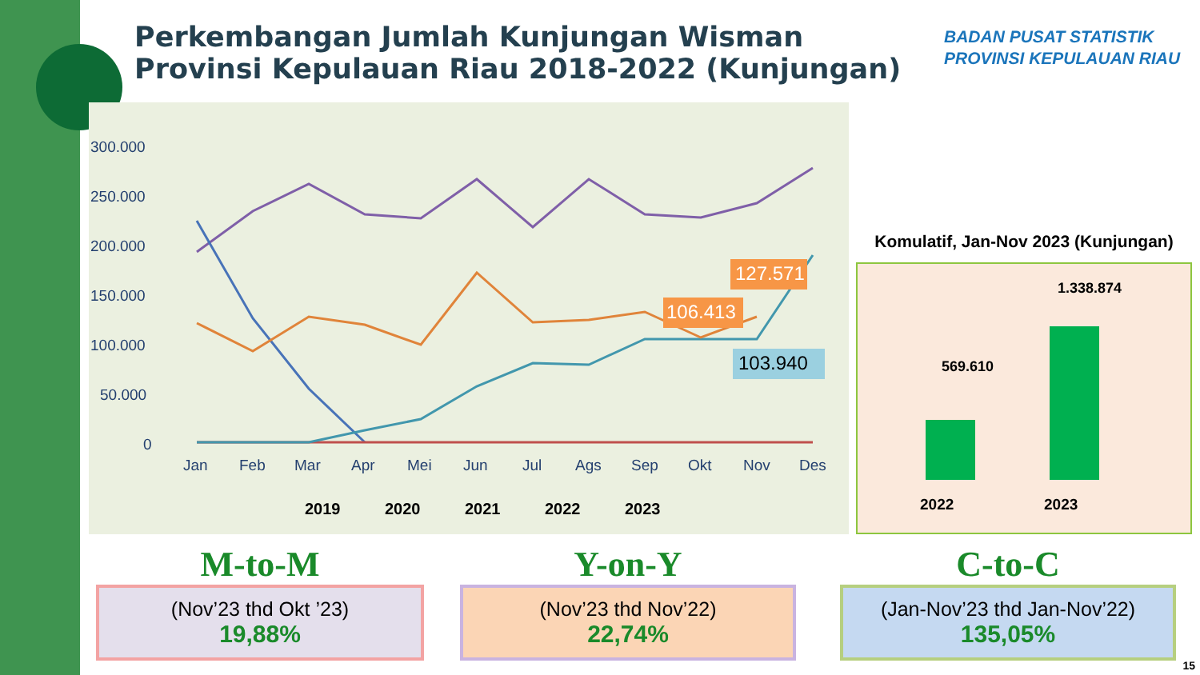Perkembangan Jumlah Kunjungan Wisman
Provinsi Kepulauan Riau 2018-2022 (Kunjungan)
BADAN PUSAT STATISTIK
PROVINSI KEPULAUAN RIAU
300.000
250.000
200.000
150.000
100.000
50.000
0
Jan
Feb
Mar
Apr
Mei
Jun
Jul
Ags
Sep
Okt
Nov
Des
127.571
106.413
103.940
2019
2020
2021
2022
2023
Komulatif, Jan-Nov 2023 (Kunjungan)
569.610
1.338.874
2022 2023
M-to-M
(Nov’23 thd Okt ’23)
19,88%
Y-on-Y
(Nov’23 thd Nov’22)
22,74%
C-to-C
(Jan-Nov’23 thd Jan-Nov’22)
135,05%
15